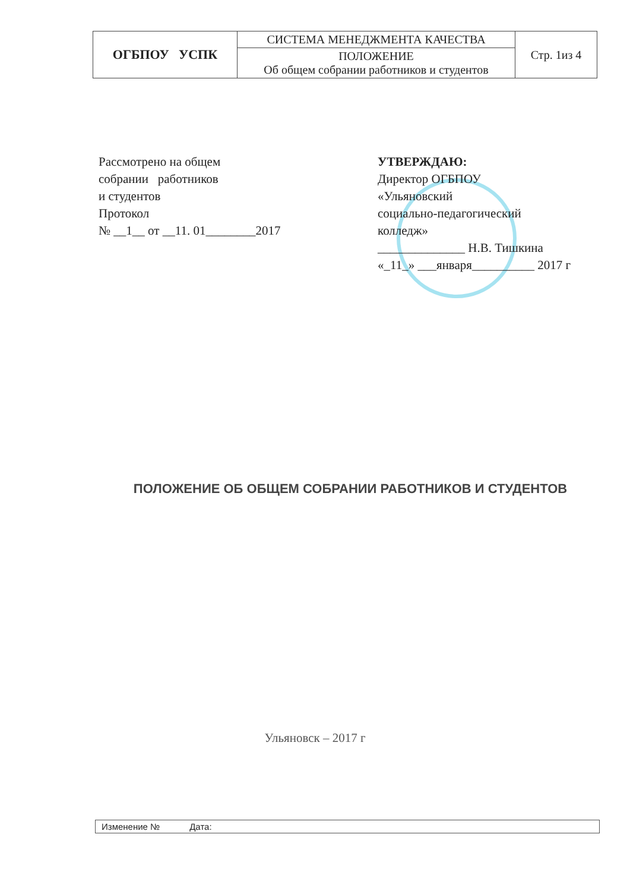| ОГБПОУ УСПК | СИСТЕМА МЕНЕДЖМЕНТА КАЧЕСТВА | Стр. 1из 4 |
| | ПОЛОЖЕНИЕ Об общем собрании работников и студентов | |
Рассмотрено на общем
собрании работников
и студентов
Протокол
№ __1__ от __11. 01________2017
УТВЕРЖДАЮ:
Директор ОГБПОУ
«Ульяновский
социально-педагогический
колледж»
______________ Н.В. Тишкина
«_11_» ___января__________ 2017 г
ПОЛОЖЕНИЕ ОБ ОБЩЕМ СОБРАНИИ РАБОТНИКОВ И СТУДЕНТОВ
Ульяновск – 2017 г
Изменение № Дата: